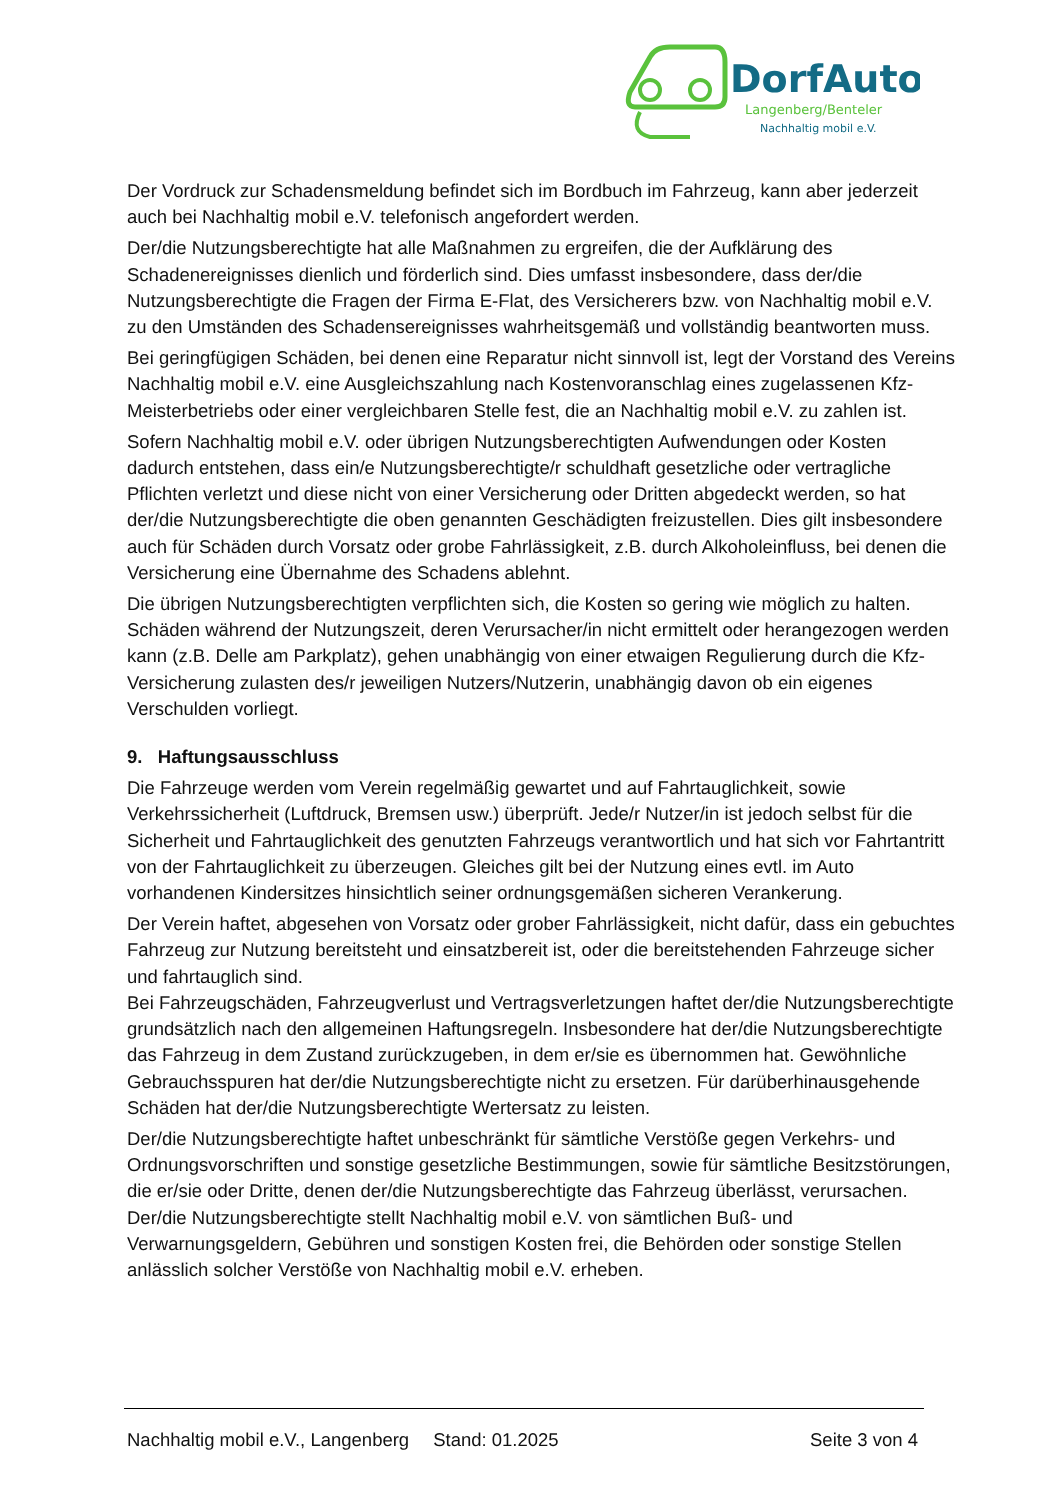DorfAuto
Langenberg/Benteler
Nachhaltig mobil e.V.
Der Vordruck zur Schadensmeldung befindet sich im Bordbuch im Fahrzeug, kann aber jederzeit auch bei Nachhaltig mobil e.V. telefonisch angefordert werden.
Der/die Nutzungsberechtigte hat alle Maßnahmen zu ergreifen, die der Aufklärung des Schadenereignisses dienlich und förderlich sind. Dies umfasst insbesondere, dass der/die Nutzungsberechtigte die Fragen der Firma E-Flat, des Versicherers bzw. von Nachhaltig mobil e.V. zu den Umständen des Schadensereignisses wahrheitsgemäß und vollständig beantworten muss.
Bei geringfügigen Schäden, bei denen eine Reparatur nicht sinnvoll ist, legt der Vorstand des Vereins Nachhaltig mobil e.V. eine Ausgleichszahlung nach Kostenvoranschlag eines zugelassenen Kfz-Meisterbetriebs oder einer vergleichbaren Stelle fest, die an Nachhaltig mobil e.V. zu zahlen ist.
Sofern Nachhaltig mobil e.V. oder übrigen Nutzungsberechtigten Aufwendungen oder Kosten dadurch entstehen, dass ein/e Nutzungsberechtigte/r schuldhaft gesetzliche oder vertragliche Pflichten verletzt und diese nicht von einer Versicherung oder Dritten abgedeckt werden, so hat der/die Nutzungsberechtigte die oben genannten Geschädigten freizustellen. Dies gilt insbesondere auch für Schäden durch Vorsatz oder grobe Fahrlässigkeit, z.B. durch Alkoholeinfluss, bei denen die Versicherung eine Übernahme des Schadens ablehnt.
Die übrigen Nutzungsberechtigten verpflichten sich, die Kosten so gering wie möglich zu halten. Schäden während der Nutzungszeit, deren Verursacher/in nicht ermittelt oder herangezogen werden kann (z.B. Delle am Parkplatz), gehen unabhängig von einer etwaigen Regulierung durch die Kfz-Versicherung zulasten des/r jeweiligen Nutzers/Nutzerin, unabhängig davon ob ein eigenes Verschulden vorliegt.
9. Haftungsausschluss
Die Fahrzeuge werden vom Verein regelmäßig gewartet und auf Fahrtauglichkeit, sowie Verkehrssicherheit (Luftdruck, Bremsen usw.) überprüft. Jede/r Nutzer/in ist jedoch selbst für die Sicherheit und Fahrtauglichkeit des genutzten Fahrzeugs verantwortlich und hat sich vor Fahrtantritt von der Fahrtauglichkeit zu überzeugen. Gleiches gilt bei der Nutzung eines evtl. im Auto vorhandenen Kindersitzes hinsichtlich seiner ordnungsgemäßen sicheren Verankerung.
Der Verein haftet, abgesehen von Vorsatz oder grober Fahrlässigkeit, nicht dafür, dass ein gebuchtes Fahrzeug zur Nutzung bereitsteht und einsatzbereit ist, oder die bereitstehenden Fahrzeuge sicher und fahrtauglich sind.
Bei Fahrzeugschäden, Fahrzeugverlust und Vertragsverletzungen haftet der/die Nutzungsberechtigte grundsätzlich nach den allgemeinen Haftungsregeln. Insbesondere hat der/die Nutzungsberechtigte das Fahrzeug in dem Zustand zurückzugeben, in dem er/sie es übernommen hat. Gewöhnliche Gebrauchsspuren hat der/die Nutzungsberechtigte nicht zu ersetzen. Für darüberhinausgehende Schäden hat der/die Nutzungsberechtigte Wertersatz zu leisten.
Der/die Nutzungsberechtigte haftet unbeschränkt für sämtliche Verstöße gegen Verkehrs- und Ordnungsvorschriften und sonstige gesetzliche Bestimmungen, sowie für sämtliche Besitzstörungen, die er/sie oder Dritte, denen der/die Nutzungsberechtigte das Fahrzeug überlässt, verursachen. Der/die Nutzungsberechtigte stellt Nachhaltig mobil e.V. von sämtlichen Buß- und Verwarnungsgeldern, Gebühren und sonstigen Kosten frei, die Behörden oder sonstige Stellen anlässlich solcher Verstöße von Nachhaltig mobil e.V. erheben.
Nachhaltig mobil e.V., Langenberg Stand: 01.2025 Seite 3 von 4